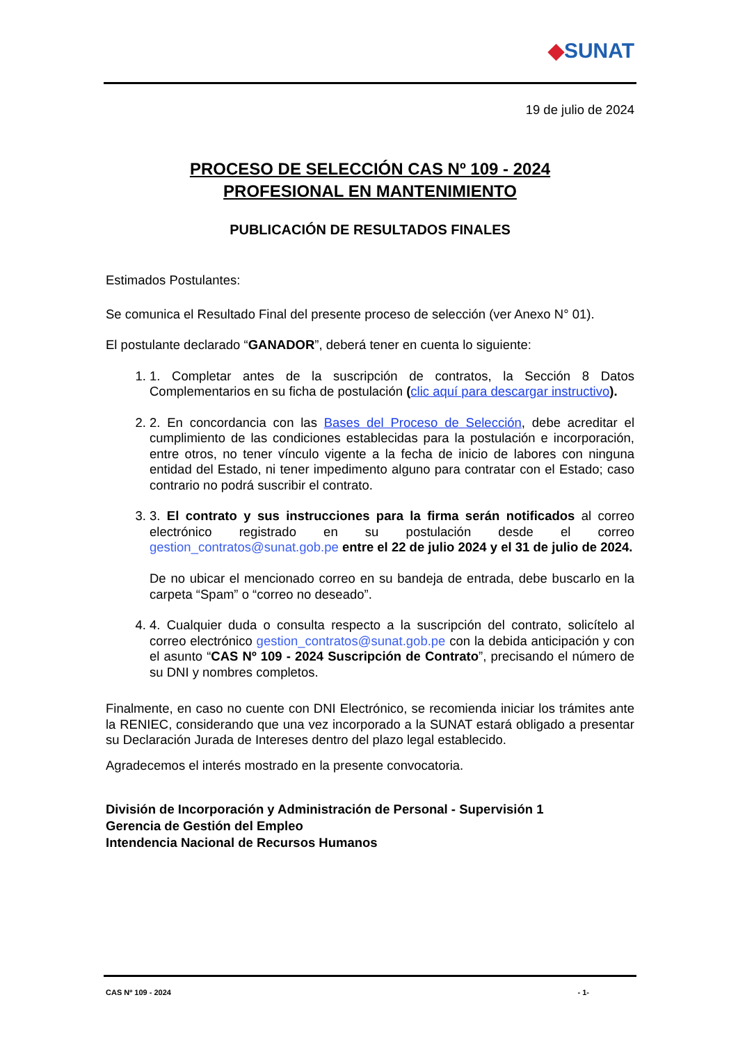◆SUNAT
19 de julio de 2024
PROCESO DE SELECCIÓN CAS Nº 109 - 2024
PROFESIONAL EN MANTENIMIENTO
PUBLICACIÓN DE RESULTADOS FINALES
Estimados Postulantes:
Se comunica el Resultado Final del presente proceso de selección (ver Anexo N° 01).
El postulante declarado “GANADOR”, deberá tener en cuenta lo siguiente:
1. 1. Completar antes de la suscripción de contratos, la Sección 8 Datos Complementarios en su ficha de postulación (clic aquí para descargar instructivo).
2. 2. En concordancia con las Bases del Proceso de Selección, debe acreditar el cumplimiento de las condiciones establecidas para la postulación e incorporación, entre otros, no tener vínculo vigente a la fecha de inicio de labores con ninguna entidad del Estado, ni tener impedimento alguno para contratar con el Estado; caso contrario no podrá suscribir el contrato.
3. 3. El contrato y sus instrucciones para la firma serán notificados al correo electrónico registrado en su postulación desde el correo gestion_contratos@sunat.gob.pe entre el 22 de julio 2024 y el 31 de julio de 2024.
De no ubicar el mencionado correo en su bandeja de entrada, debe buscarlo en la carpeta “Spam” o “correo no deseado”.
4. 4. Cualquier duda o consulta respecto a la suscripción del contrato, solicítelo al correo electrónico gestion_contratos@sunat.gob.pe con la debida anticipación y con el asunto “CAS Nº 109 - 2024 Suscripción de Contrato”, precisando el número de su DNI y nombres completos.
Finalmente, en caso no cuente con DNI Electrónico, se recomienda iniciar los trámites ante la RENIEC, considerando que una vez incorporado a la SUNAT estará obligado a presentar su Declaración Jurada de Intereses dentro del plazo legal establecido.
Agradecemos el interés mostrado en la presente convocatoria.
División de Incorporación y Administración de Personal - Supervisión 1
Gerencia de Gestión del Empleo
Intendencia Nacional de Recursos Humanos
CAS Nº 109 - 2024 - 1-